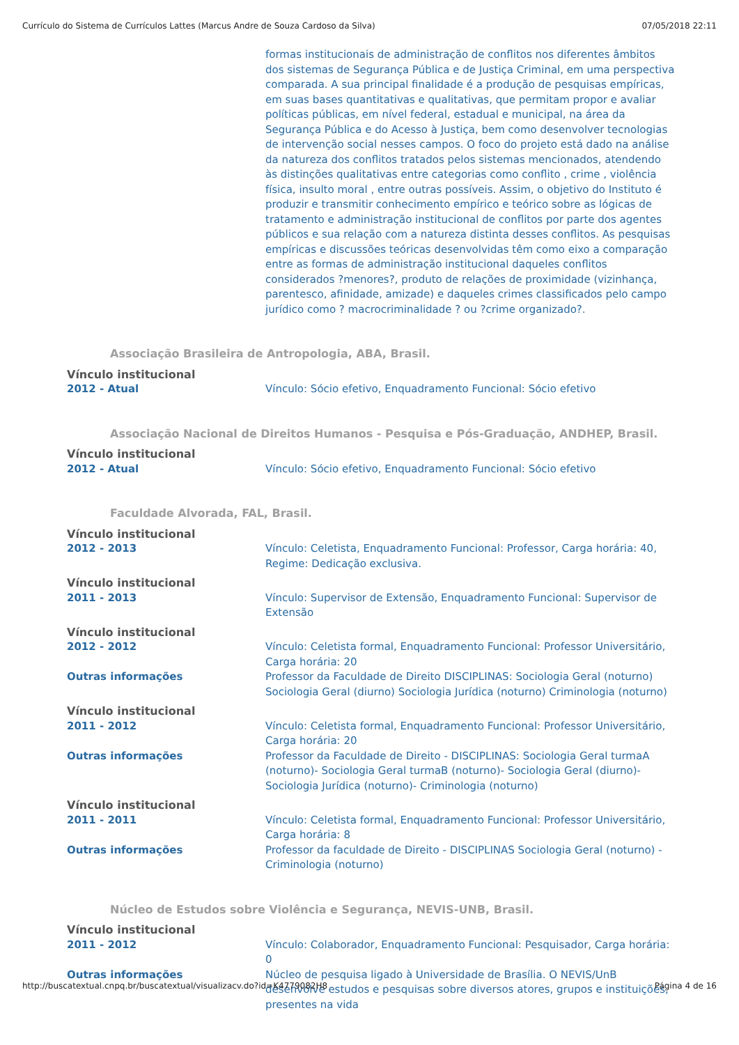Currículo do Sistema de Currículos Lattes (Marcus Andre de Souza Cardoso da Silva) 07/05/2018 22:11
formas institucionais de administração de conflitos nos diferentes âmbitos dos sistemas de Segurança Pública e de Justiça Criminal, em uma perspectiva comparada. A sua principal finalidade é a produção de pesquisas empíricas, em suas bases quantitativas e qualitativas, que permitam propor e avaliar políticas públicas, em nível federal, estadual e municipal, na área da Segurança Pública e do Acesso à Justiça, bem como desenvolver tecnologias de intervenção social nesses campos. O foco do projeto está dado na análise da natureza dos conflitos tratados pelos sistemas mencionados, atendendo às distinções qualitativas entre categorias como conflito , crime , violência física, insulto moral , entre outras possíveis. Assim, o objetivo do Instituto é produzir e transmitir conhecimento empírico e teórico sobre as lógicas de tratamento e administração institucional de conflitos por parte dos agentes públicos e sua relação com a natureza distinta desses conflitos. As pesquisas empíricas e discussões teóricas desenvolvidas têm como eixo a comparação entre as formas de administração institucional daqueles conflitos considerados ?menores?, produto de relações de proximidade (vizinhança, parentesco, afinidade, amizade) e daqueles crimes classificados pelo campo jurídico como ? macrocriminalidade ? ou ?crime organizado?.
Associação Brasileira de Antropologia, ABA, Brasil.
Vínculo institucional
2012 - Atual Vínculo: Sócio efetivo, Enquadramento Funcional: Sócio efetivo
Associação Nacional de Direitos Humanos - Pesquisa e Pós-Graduação, ANDHEP, Brasil.
Vínculo institucional
2012 - Atual Vínculo: Sócio efetivo, Enquadramento Funcional: Sócio efetivo
Faculdade Alvorada, FAL, Brasil.
Vínculo institucional
2012 - 2013 Vínculo: Celetista, Enquadramento Funcional: Professor, Carga horária: 40, Regime: Dedicação exclusiva.
Vínculo institucional
2011 - 2013 Vínculo: Supervisor de Extensão, Enquadramento Funcional: Supervisor de Extensão
Vínculo institucional
2012 - 2012 Vínculo: Celetista formal, Enquadramento Funcional: Professor Universitário, Carga horária: 20
Outras informações Professor da Faculdade de Direito DISCIPLINAS: Sociologia Geral (noturno) Sociologia Geral (diurno) Sociologia Jurídica (noturno) Criminologia (noturno)
Vínculo institucional
2011 - 2012 Vínculo: Celetista formal, Enquadramento Funcional: Professor Universitário, Carga horária: 20
Outras informações Professor da Faculdade de Direito - DISCIPLINAS: Sociologia Geral turmaA (noturno)- Sociologia Geral turmaB (noturno)- Sociologia Geral (diurno)- Sociologia Jurídica (noturno)- Criminologia (noturno)
Vínculo institucional
2011 - 2011 Vínculo: Celetista formal, Enquadramento Funcional: Professor Universitário, Carga horária: 8
Outras informações Professor da faculdade de Direito - DISCIPLINAS Sociologia Geral (noturno) - Criminologia (noturno)
Núcleo de Estudos sobre Violência e Segurança, NEVIS-UNB, Brasil.
Vínculo institucional
2011 - 2012 Vínculo: Colaborador, Enquadramento Funcional: Pesquisador, Carga horária: 0
Outras informações Núcleo de pesquisa ligado à Universidade de Brasília. O NEVIS/UnB desenvolve estudos e pesquisas sobre diversos atores, grupos e instituições, presentes na vida
http://buscatextual.cnpq.br/buscatextual/visualizacv.do?id=K4779082H8 Página 4 de 16